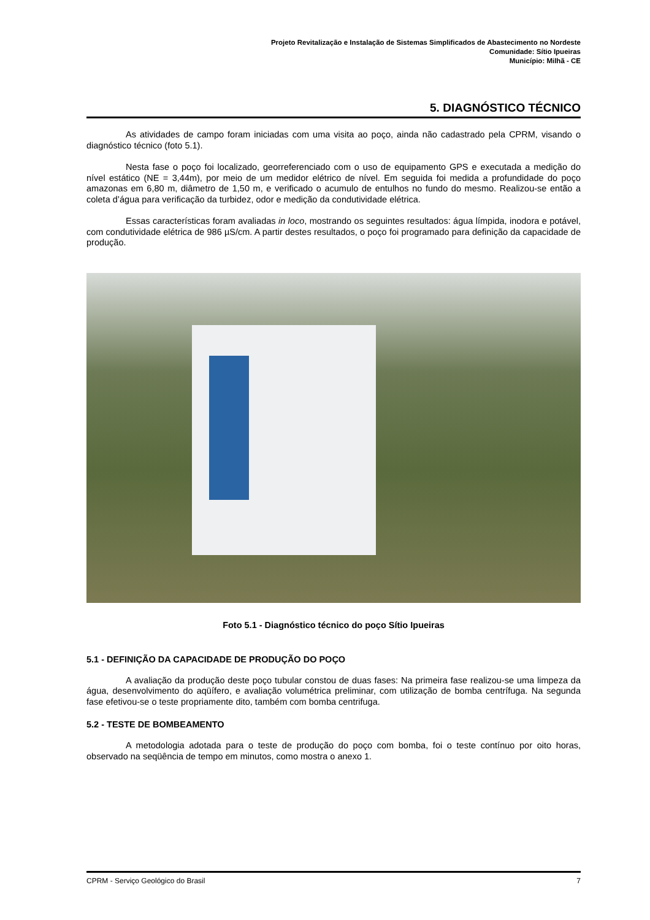Projeto Revitalização e Instalação de Sistemas Simplificados de Abastecimento no Nordeste
Comunidade: Sítio Ipueiras
Município: Milhã - CE
5. DIAGNÓSTICO TÉCNICO
As atividades de campo foram iniciadas com uma visita ao poço, ainda não cadastrado pela CPRM, visando o diagnóstico técnico (foto 5.1).
Nesta fase o poço foi localizado, georreferenciado com o uso de equipamento GPS e executada a medição do nível estático (NE = 3,44m), por meio de um medidor elétrico de nível. Em seguida foi medida a profundidade do poço amazonas em 6,80 m, diâmetro de 1,50 m, e verificado o acumulo de entulhos no fundo do mesmo. Realizou-se então a coleta d’água para verificação da turbidez, odor e medição da condutividade elétrica.
Essas características foram avaliadas in loco, mostrando os seguintes resultados: água límpida, inodora e potável, com condutividade elétrica de 986 µS/cm. A partir destes resultados, o poço foi programado para definição da capacidade de produção.
Foto 5.1 - Diagnóstico técnico do poço Sítio Ipueiras
5.1 - DEFINIÇÃO DA CAPACIDADE DE PRODUÇÃO DO POÇO
A avaliação da produção deste poço tubular constou de duas fases: Na primeira fase realizou-se uma limpeza da água, desenvolvimento do aqüífero, e avaliação volumétrica preliminar, com utilização de bomba centrífuga. Na segunda fase efetivou-se o teste propriamente dito, também com bomba centrifuga.
5.2 - TESTE DE BOMBEAMENTO
A metodologia adotada para o teste de produção do poço com bomba, foi o teste contínuo por oito horas, observado na seqüência de tempo em minutos, como mostra o anexo 1.
CPRM - Serviço Geológico do Brasil 7